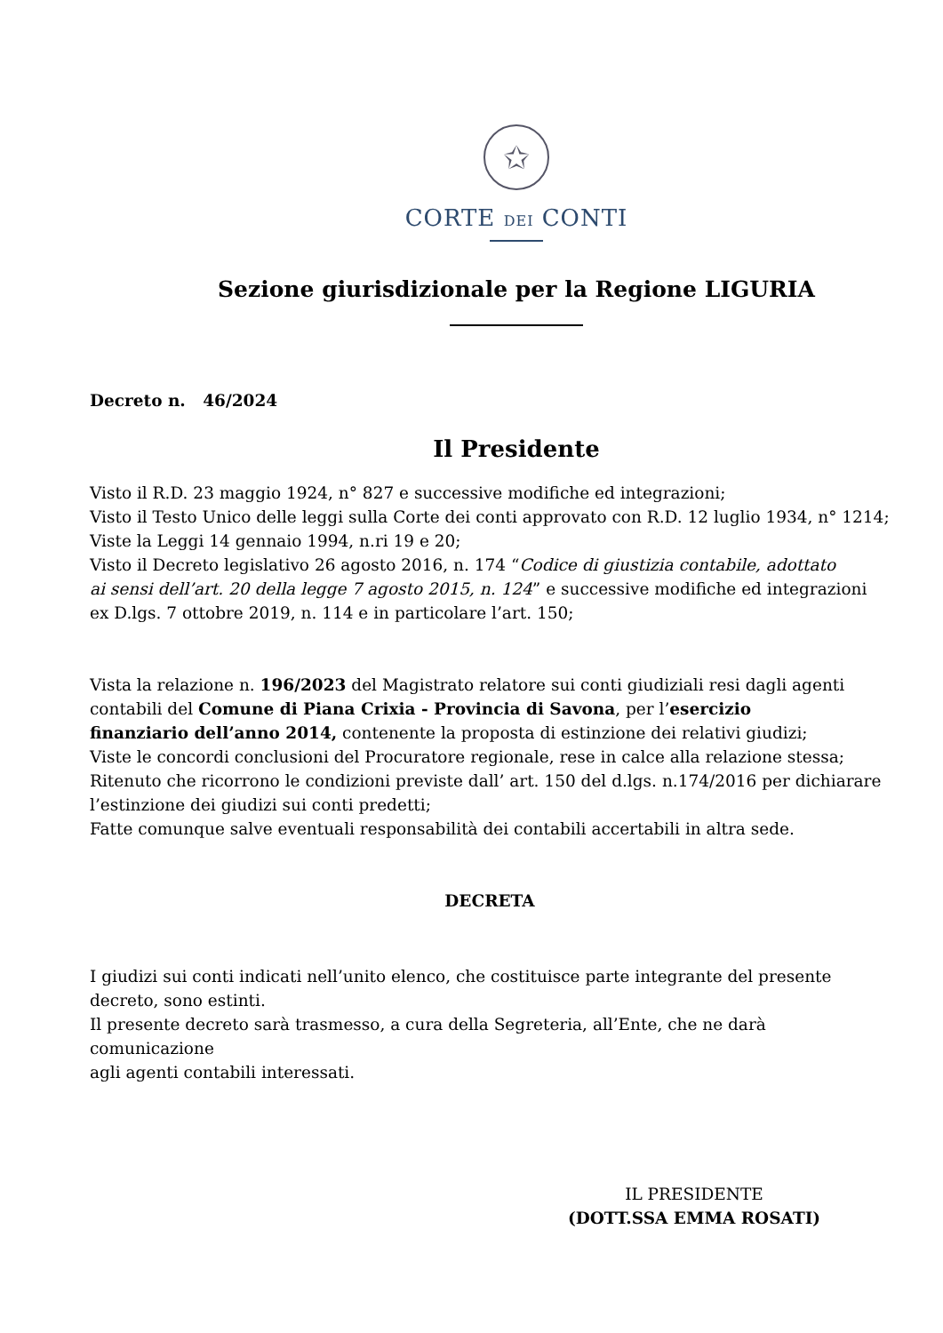✩
CORTE DEI CONTI
Sezione giurisdizionale per la Regione LIGURIA
Decreto n. 46/2024
Il Presidente
Visto il R.D. 23 maggio 1924, n° 827 e successive modifiche ed integrazioni;
Visto il Testo Unico delle leggi sulla Corte dei conti approvato con R.D. 12 luglio 1934, n° 1214;
Viste la Leggi 14 gennaio 1994, n.ri 19 e 20;
Visto il Decreto legislativo 26 agosto 2016, n. 174 “Codice di giustizia contabile, adottato
ai sensi dell’art. 20 della legge 7 agosto 2015, n. 124” e successive modifiche ed integrazioni
ex D.lgs. 7 ottobre 2019, n. 114 e in particolare l’art. 150;
Vista la relazione n. 196/2023 del Magistrato relatore sui conti giudiziali resi dagli agenti
contabili del Comune di Piana Crixia - Provincia di Savona, per l’esercizio
finanziario dell’anno 2014, contenente la proposta di estinzione dei relativi giudizi;
Viste le concordi conclusioni del Procuratore regionale, rese in calce alla relazione stessa;
Ritenuto che ricorrono le condizioni previste dall’ art. 150 del d.lgs. n.174/2016 per dichiarare
l’estinzione dei giudizi sui conti predetti;
Fatte comunque salve eventuali responsabilità dei contabili accertabili in altra sede.
DECRETA
I giudizi sui conti indicati nell’unito elenco, che costituisce parte integrante del presente
decreto, sono estinti.
Il presente decreto sarà trasmesso, a cura della Segreteria, all’Ente, che ne darà comunicazione
agli agenti contabili interessati.
IL PRESIDENTE
(DOTT.SSA EMMA ROSATI)